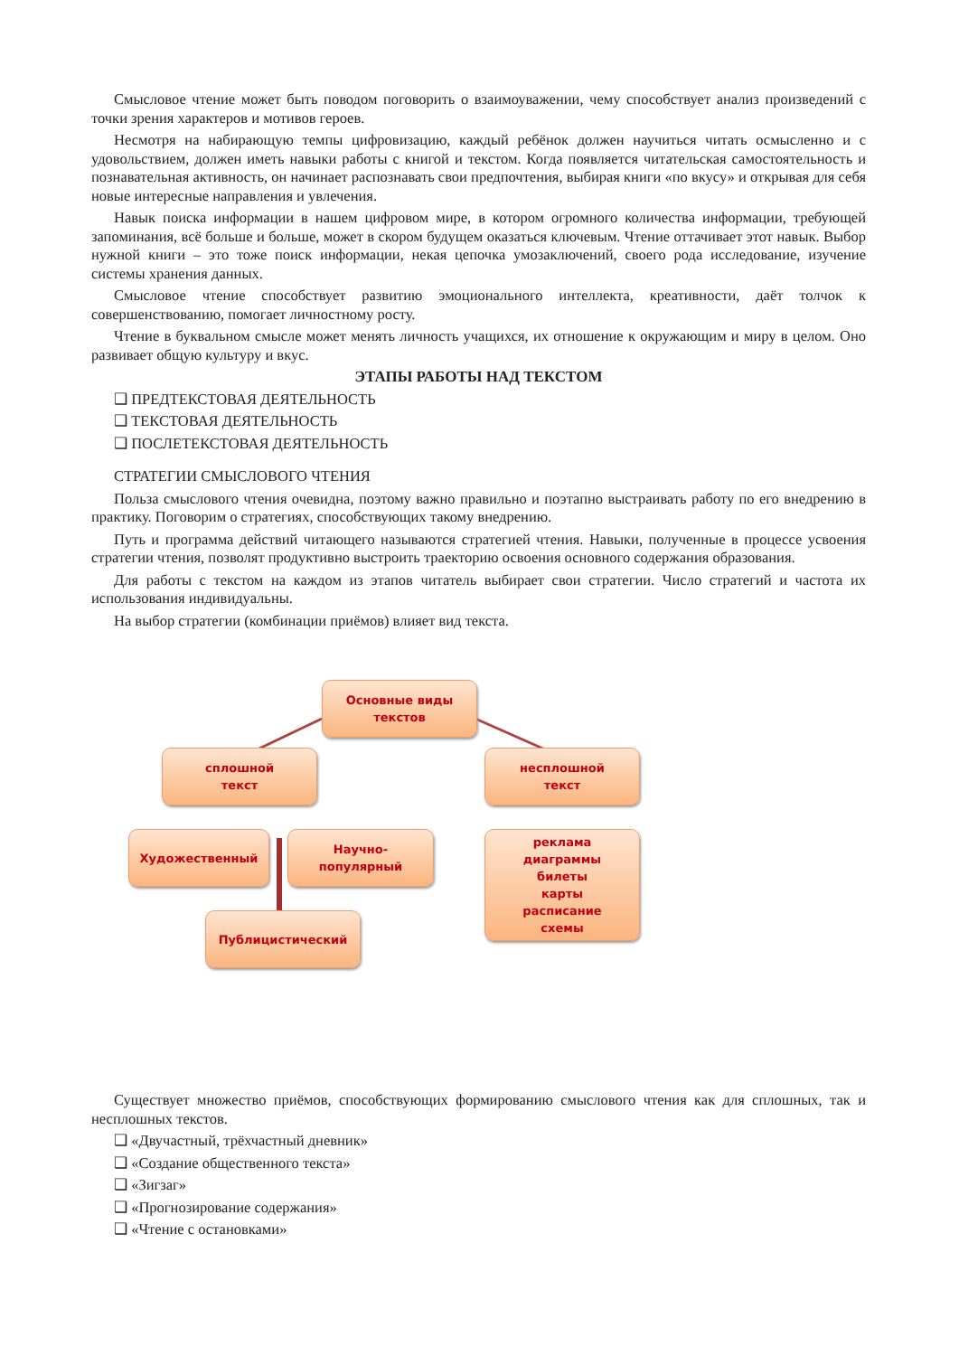Смысловое чтение может быть поводом поговорить о взаимоуважении, чему способствует анализ произведений с точки зрения характеров и мотивов героев.
Несмотря на набирающую темпы цифровизацию, каждый ребёнок должен научиться читать осмысленно и с удовольствием, должен иметь навыки работы с книгой и текстом. Когда появляется читательская самостоятельность и познавательная активность, он начинает распознавать свои предпочтения, выбирая книги «по вкусу» и открывая для себя новые интересные направления и увлечения.
Навык поиска информации в нашем цифровом мире, в котором огромного количества информации, требующей запоминания, всё больше и больше, может в скором будущем оказаться ключевым. Чтение оттачивает этот навык. Выбор нужной книги – это тоже поиск информации, некая цепочка умозаключений, своего рода исследование, изучение системы хранения данных.
Смысловое чтение способствует развитию эмоционального интеллекта, креативности, даёт толчок к совершенствованию, помогает личностному росту.
Чтение в буквальном смысле может менять личность учащихся, их отношение к окружающим и миру в целом. Оно развивает общую культуру и вкус.
ЭТАПЫ РАБОТЫ НАД ТЕКСТОМ
❑ ПРЕДТЕКСТОВАЯ ДЕЯТЕЛЬНОСТЬ
❑ ТЕКСТОВАЯ ДЕЯТЕЛЬНОСТЬ
❑ ПОСЛЕТЕКСТОВАЯ ДЕЯТЕЛЬНОСТЬ
СТРАТЕГИИ СМЫСЛОВОГО ЧТЕНИЯ
Польза смыслового чтения очевидна, поэтому важно правильно и поэтапно выстраивать работу по его внедрению в практику. Поговорим о стратегиях, способствующих такому внедрению.
Путь и программа действий читающего называются стратегией чтения. Навыки, полученные в процессе усвоения стратегии чтения, позволят продуктивно выстроить траекторию освоения основного содержания образования.
Для работы с текстом на каждом из этапов читатель выбирает свои стратегии. Число стратегий и частота их использования индивидуальны.
На выбор стратегии (комбинации приёмов) влияет вид текста.
Основные виды
текстов
сплошной
текст
несплошной
текст
Художественный
Научно-
популярный
реклама
диаграммы
билеты
карты
расписание
схемы
Публицистический
Существует множество приёмов, способствующих формированию смыслового чтения как для сплошных, так и несплошных текстов.
❑ «Двучастный, трёхчастный дневник»
❑ «Создание общественного текста»
❑ «Зигзаг»
❑ «Прогнозирование содержания»
❑ «Чтение с остановками»